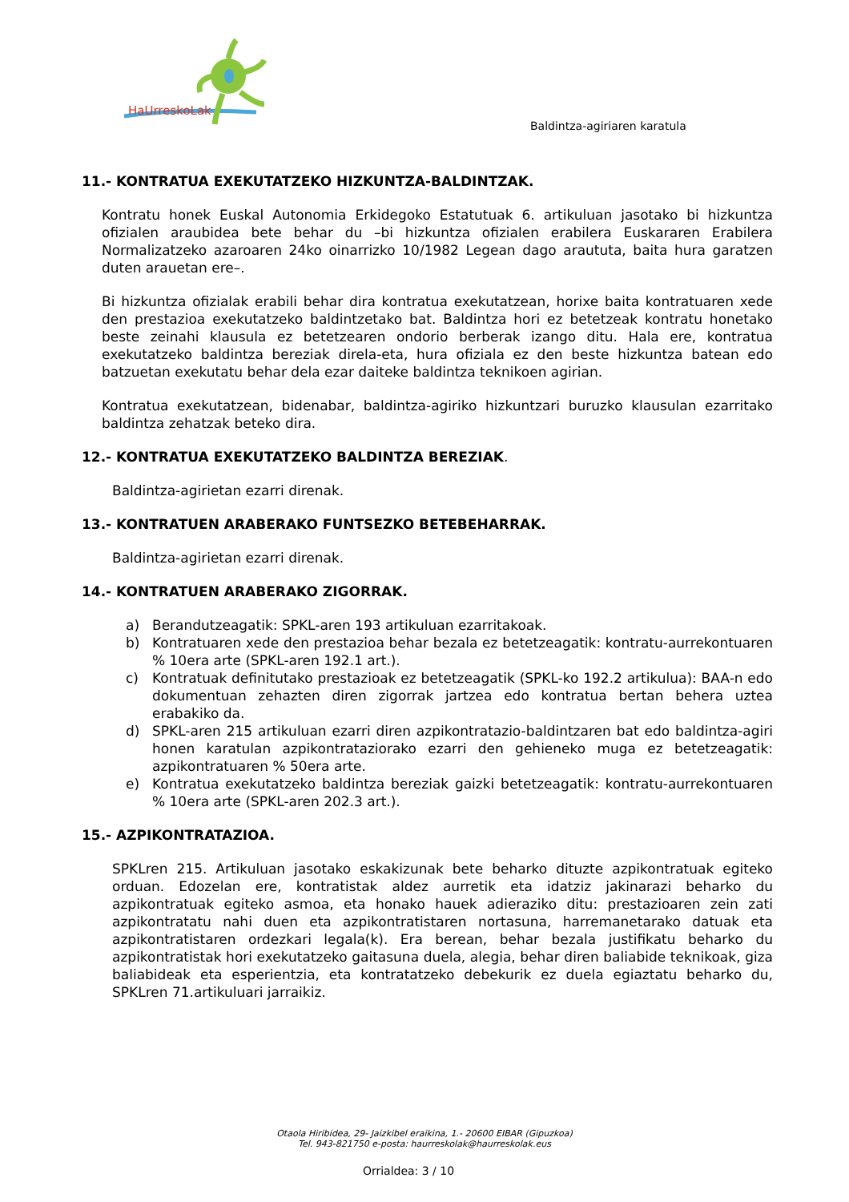HaUrreskoLak
Baldintza-agiriaren karatula
11.- KONTRATUA EXEKUTATZEKO HIZKUNTZA-BALDINTZAK.
Kontratu honek Euskal Autonomia Erkidegoko Estatutuak 6. artikuluan jasotako bi hizkuntza ofizialen araubidea bete behar du –bi hizkuntza ofizialen erabilera Euskararen Erabilera Normalizatzeko azaroaren 24ko oinarrizko 10/1982 Legean dago araututa, baita hura garatzen duten arauetan ere–.
Bi hizkuntza ofizialak erabili behar dira kontratua exekutatzean, horixe baita kontratuaren xede den prestazioa exekutatzeko baldintzetako bat. Baldintza hori ez betetzeak kontratu honetako beste zeinahi klausula ez betetzearen ondorio berberak izango ditu. Hala ere, kontratua exekutatzeko baldintza bereziak direla-eta, hura ofiziala ez den beste hizkuntza batean edo batzuetan exekutatu behar dela ezar daiteke baldintza teknikoen agirian.
Kontratua exekutatzean, bidenabar, baldintza-agiriko hizkuntzari buruzko klausulan ezarritako baldintza zehatzak beteko dira.
12.- KONTRATUA EXEKUTATZEKO BALDINTZA BEREZIAK.
Baldintza-agirietan ezarri direnak.
13.- KONTRATUEN ARABERAKO FUNTSEZKO BETEBEHARRAK.
Baldintza-agirietan ezarri direnak.
14.- KONTRATUEN ARABERAKO ZIGORRAK.
a) Berandutzeagatik: SPKL-aren 193 artikuluan ezarritakoak.
b) Kontratuaren xede den prestazioa behar bezala ez betetzeagatik: kontratu-aurrekontuaren % 10era arte (SPKL-aren 192.1 art.).
c) Kontratuak definitutako prestazioak ez betetzeagatik (SPKL-ko 192.2 artikulua): BAA-n edo dokumentuan zehazten diren zigorrak jartzea edo kontratua bertan behera uztea erabakiko da.
d) SPKL-aren 215 artikuluan ezarri diren azpikontratazio-baldintzaren bat edo baldintza-agiri honen karatulan azpikontrataziorako ezarri den gehieneko muga ez betetzeagatik: azpikontratuaren % 50era arte.
e) Kontratua exekutatzeko baldintza bereziak gaizki betetzeagatik: kontratu-aurrekontuaren % 10era arte (SPKL-aren 202.3 art.).
15.- AZPIKONTRATAZIOA.
SPKLren 215. Artikuluan jasotako eskakizunak bete beharko dituzte azpikontratuak egiteko orduan. Edozelan ere, kontratistak aldez aurretik eta idatziz jakinarazi beharko du azpikontratuak egiteko asmoa, eta honako hauek adieraziko ditu: prestazioaren zein zati azpikontratatu nahi duen eta azpikontratistaren nortasuna, harremanetarako datuak eta azpikontratistaren ordezkari legala(k). Era berean, behar bezala justifikatu beharko du azpikontratistak hori exekutatzeko gaitasuna duela, alegia, behar diren baliabide teknikoak, giza baliabideak eta esperientzia, eta kontratatzeko debekurik ez duela egiaztatu beharko du, SPKLren 71.artikuluari jarraikiz.
Otaola Hiribidea, 29- Jaizkibel eraikina, 1.- 20600 EIBAR (Gipuzkoa)
Tel. 943-821750 e-posta: haurreskolak@haurreskolak.eus
Orrialdea: 3 / 10